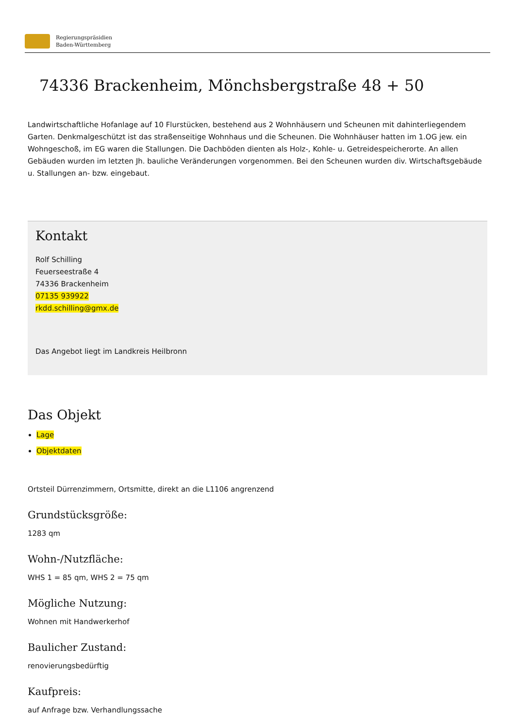Regierungspräsidien
Baden-Württemberg
74336 Brackenheim, Mönchsbergstraße 48 + 50
Landwirtschaftliche Hofanlage auf 10 Flurstücken, bestehend aus 2 Wohnhäusern und Scheunen mit dahinterliegendem Garten. Denkmalgeschützt ist das straßenseitige Wohnhaus und die Scheunen. Die Wohnhäuser hatten im 1.OG jew. ein Wohngeschoß, im EG waren die Stallungen. Die Dachböden dienten als Holz-, Kohle- u. Getreidespeicherorte. An allen Gebäuden wurden im letzten Jh. bauliche Veränderungen vorgenommen. Bei den Scheunen wurden div. Wirtschaftsgebäude u. Stallungen an- bzw. eingebaut.
Kontakt
Rolf Schilling
Feuerseestraße 4
74336 Brackenheim
07135 939922
rkdd.schilling@gmx.de
Das Angebot liegt im Landkreis Heilbronn
Das Objekt
Lage
Objektdaten
Ortsteil Dürrenzimmern, Ortsmitte, direkt an die L1106 angrenzend
Grundstücksgröße:
1283 qm
Wohn-/Nutzfläche:
WHS 1 = 85 qm, WHS 2 = 75 qm
Mögliche Nutzung:
Wohnen mit Handwerkerhof
Baulicher Zustand:
renovierungsbedürftig
Kaufpreis:
auf Anfrage bzw. Verhandlungssache